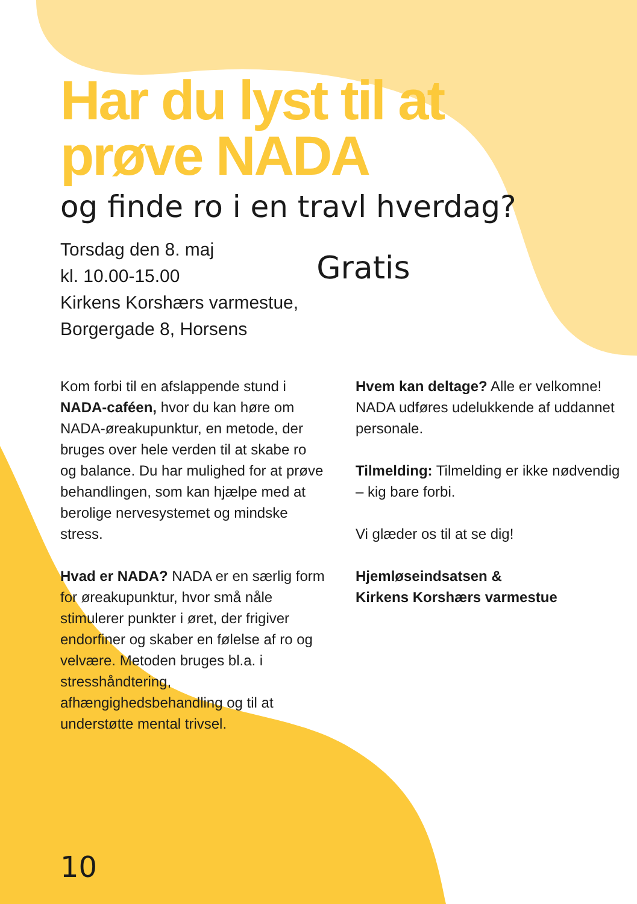Har du lyst til at prøve NADA
og finde ro i en travl hverdag?
Torsdag den 8. maj
kl. 10.00-15.00
Kirkens Korshærs varmestue,
Borgergade 8, Horsens
Gratis
Kom forbi til en afslappende stund i NADA-caféen, hvor du kan høre om NADA-øreakupunktur, en metode, der bruges over hele verden til at skabe ro og balance. Du har mulighed for at prøve behandlingen, som kan hjælpe med at berolige nervesystemet og mindske stress.
Hvad er NADA? NADA er en særlig form for øreakupunktur, hvor små nåle stimulerer punkter i øret, der frigiver endorfiner og skaber en følelse af ro og velvære. Metoden bruges bl.a. i stresshåndtering, afhængighedsbehandling og til at understøtte mental trivsel.
Hvem kan deltage? Alle er velkomne! NADA udføres udelukkende af uddannet personale.
Tilmelding: Tilmelding er ikke nødvendig – kig bare forbi.
Vi glæder os til at se dig!
Hjemløseindsatsen &
Kirkens Korshærs varmestue
10